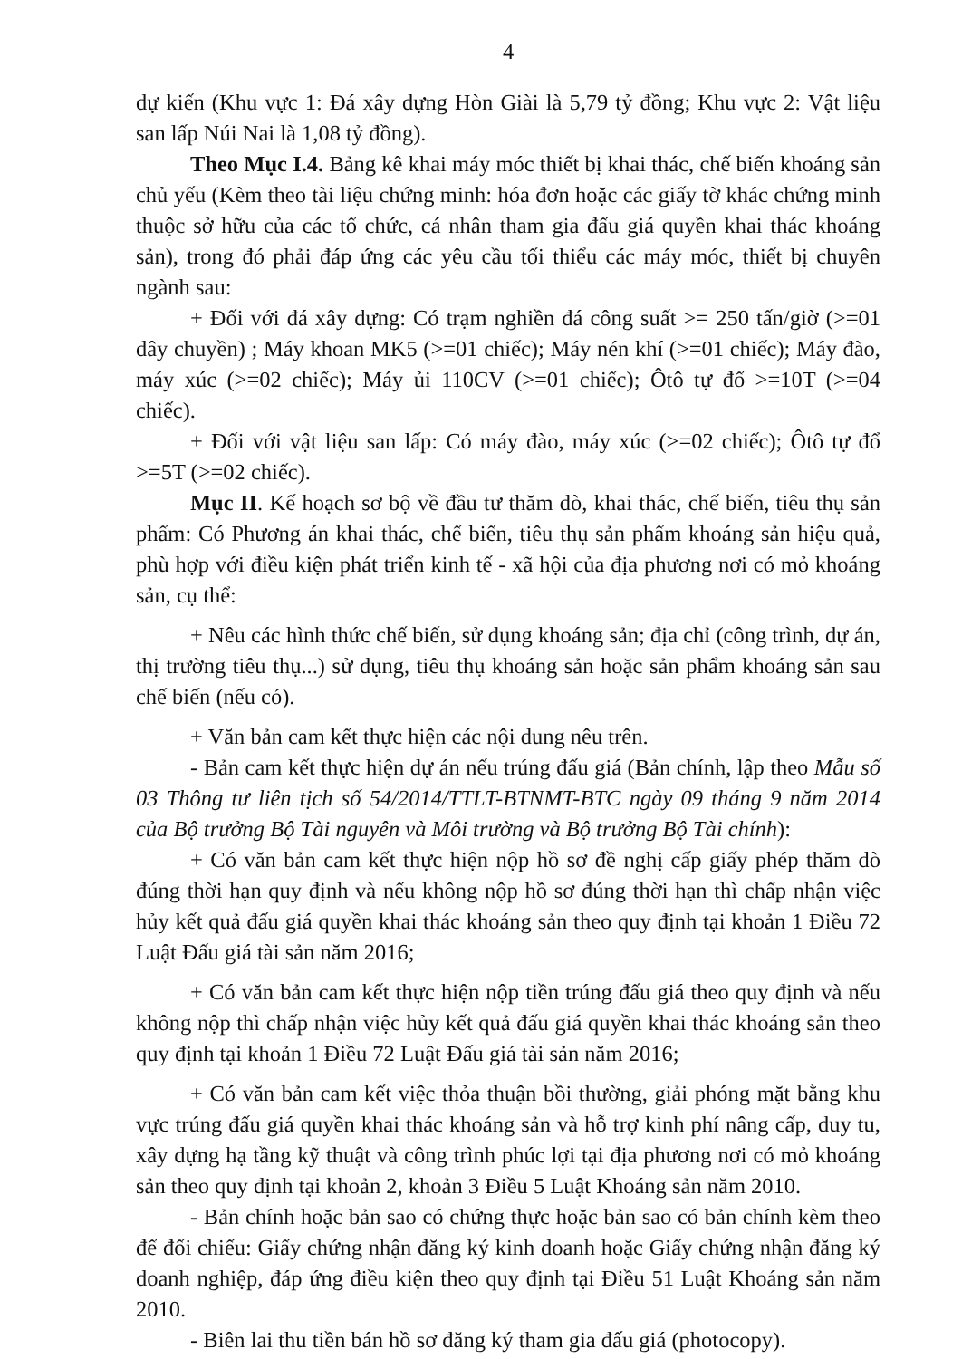4
dự kiến (Khu vực 1: Đá xây dựng Hòn Giài là 5,79 tỷ đồng; Khu vực 2: Vật liệu san lấp Núi Nai là 1,08 tỷ đồng).
Theo Mục I.4. Bảng kê khai máy móc thiết bị khai thác, chế biến khoáng sản chủ yếu (Kèm theo tài liệu chứng minh: hóa đơn hoặc các giấy tờ khác chứng minh thuộc sở hữu của các tổ chức, cá nhân tham gia đấu giá quyền khai thác khoáng sản), trong đó phải đáp ứng các yêu cầu tối thiểu các máy móc, thiết bị chuyên ngành sau:
+ Đối với đá xây dựng: Có trạm nghiền đá công suất >= 250 tấn/giờ (>=01 dây chuyền) ; Máy khoan MK5 (>=01 chiếc); Máy nén khí (>=01 chiếc); Máy đào, máy xúc (>=02 chiếc); Máy ủi 110CV (>=01 chiếc); Ôtô tự đổ >=10T (>=04 chiếc).
+ Đối với vật liệu san lấp: Có máy đào, máy xúc (>=02 chiếc); Ôtô tự đổ >=5T (>=02 chiếc).
Mục II. Kế hoạch sơ bộ về đầu tư thăm dò, khai thác, chế biến, tiêu thụ sản phẩm: Có Phương án khai thác, chế biến, tiêu thụ sản phẩm khoáng sản hiệu quả, phù hợp với điều kiện phát triển kinh tế - xã hội của địa phương nơi có mỏ khoáng sản, cụ thể:
+ Nêu các hình thức chế biến, sử dụng khoáng sản; địa chỉ (công trình, dự án, thị trường tiêu thụ...) sử dụng, tiêu thụ khoáng sản hoặc sản phẩm khoáng sản sau chế biến (nếu có).
+ Văn bản cam kết thực hiện các nội dung nêu trên.
- Bản cam kết thực hiện dự án nếu trúng đấu giá (Bản chính, lập theo Mẫu số 03 Thông tư liên tịch số 54/2014/TTLT-BTNMT-BTC ngày 09 tháng 9 năm 2014 của Bộ trưởng Bộ Tài nguyên và Môi trường và Bộ trưởng Bộ Tài chính):
+ Có văn bản cam kết thực hiện nộp hồ sơ đề nghị cấp giấy phép thăm dò đúng thời hạn quy định và nếu không nộp hồ sơ đúng thời hạn thì chấp nhận việc hủy kết quả đấu giá quyền khai thác khoáng sản theo quy định tại khoản 1 Điều 72 Luật Đấu giá tài sản năm 2016;
+ Có văn bản cam kết thực hiện nộp tiền trúng đấu giá theo quy định và nếu không nộp thì chấp nhận việc hủy kết quả đấu giá quyền khai thác khoáng sản theo quy định tại khoản 1 Điều 72 Luật Đấu giá tài sản năm 2016;
+ Có văn bản cam kết việc thỏa thuận bồi thường, giải phóng mặt bằng khu vực trúng đấu giá quyền khai thác khoáng sản và hỗ trợ kinh phí nâng cấp, duy tu, xây dựng hạ tầng kỹ thuật và công trình phúc lợi tại địa phương nơi có mỏ khoáng sản theo quy định tại khoản 2, khoản 3 Điều 5 Luật Khoáng sản năm 2010.
- Bản chính hoặc bản sao có chứng thực hoặc bản sao có bản chính kèm theo để đối chiếu: Giấy chứng nhận đăng ký kinh doanh hoặc Giấy chứng nhận đăng ký doanh nghiệp, đáp ứng điều kiện theo quy định tại Điều 51 Luật Khoáng sản năm 2010.
- Biên lai thu tiền bán hồ sơ đăng ký tham gia đấu giá (photocopy).